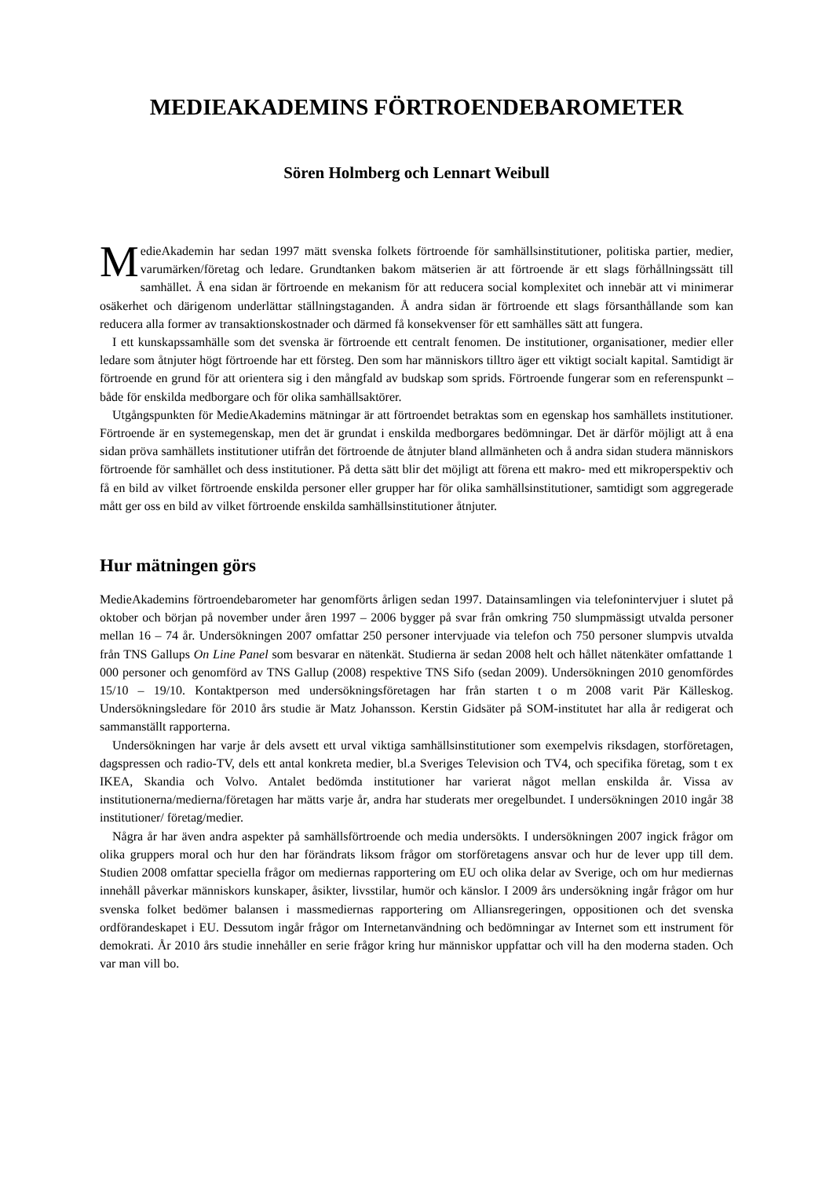MEDIEAKADEMINS FÖRTROENDEBAROMETER
Sören Holmberg och Lennart Weibull
MedieAkademin har sedan 1997 mätt svenska folkets förtroende för samhällsinstitutioner, politiska partier, medier, varumärken/företag och ledare. Grundtanken bakom mätserien är att förtroende är ett slags förhållningssätt till samhället. Å ena sidan är förtroende en mekanism för att reducera social komplexitet och innebär att vi minimerar osäkerhet och därigenom underlättar ställningstaganden. Å andra sidan är förtroende ett slags försanthållande som kan reducera alla former av transaktionskostnader och därmed få konsekvenser för ett samhälles sätt att fungera.
I ett kunskapssamhälle som det svenska är förtroende ett centralt fenomen. De institutioner, organisationer, medier eller ledare som åtnjuter högt förtroende har ett försteg. Den som har människors tilltro äger ett viktigt socialt kapital. Samtidigt är förtroende en grund för att orientera sig i den mångfald av budskap som sprids. Förtroende fungerar som en referenspunkt – både för enskilda medborgare och för olika samhällsaktörer.
Utgångspunkten för MedieAkademins mätningar är att förtroendet betraktas som en egenskap hos samhällets institutioner. Förtroende är en systemegenskap, men det är grundat i enskilda medborgares bedömningar. Det är därför möjligt att å ena sidan pröva samhällets institutioner utifrån det förtroende de åtnjuter bland allmänheten och å andra sidan studera människors förtroende för samhället och dess institutioner. På detta sätt blir det möjligt att förena ett makro- med ett mikroperspektiv och få en bild av vilket förtroende enskilda personer eller grupper har för olika samhällsinstitutioner, samtidigt som aggregerade mått ger oss en bild av vilket förtroende enskilda samhällsinstitutioner åtnjuter.
Hur mätningen görs
MedieAkademins förtroendebarometer har genomförts årligen sedan 1997. Datainsamlingen via telefonintervjuer i slutet på oktober och början på november under åren 1997 – 2006 bygger på svar från omkring 750 slumpmässigt utvalda personer mellan 16 – 74 år. Undersökningen 2007 omfattar 250 personer intervjuade via telefon och 750 personer slumpvis utvalda från TNS Gallups On Line Panel som besvarar en nätenkät. Studierna är sedan 2008 helt och hållet nätenkäter omfattande 1 000 personer och genomförd av TNS Gallup (2008) respektive TNS Sifo (sedan 2009). Undersökningen 2010 genomfördes 15/10 – 19/10. Kontaktperson med undersökningsföretagen har från starten t o m 2008 varit Pär Källeskog. Undersökningsledare för 2010 års studie är Matz Johansson. Kerstin Gidsäter på SOM-institutet har alla år redigerat och sammanställt rapporterna.
Undersökningen har varje år dels avsett ett urval viktiga samhällsinstitutioner som exempelvis riksdagen, storföretagen, dagspressen och radio-TV, dels ett antal konkreta medier, bl.a Sveriges Television och TV4, och specifika företag, som t ex IKEA, Skandia och Volvo. Antalet bedömda institutioner har varierat något mellan enskilda år. Vissa av institutionerna/medierna/företagen har mätts varje år, andra har studerats mer oregelbundet. I undersökningen 2010 ingår 38 institutioner/ företag/medier.
Några år har även andra aspekter på samhällsförtroende och media undersökts. I undersökningen 2007 ingick frågor om olika gruppers moral och hur den har förändrats liksom frågor om storföretagens ansvar och hur de lever upp till dem. Studien 2008 omfattar speciella frågor om mediernas rapportering om EU och olika delar av Sverige, och om hur mediernas innehåll påverkar människors kunskaper, åsikter, livsstilar, humör och känslor. I 2009 års undersökning ingår frågor om hur svenska folket bedömer balansen i massmediernas rapportering om Alliansregeringen, oppositionen och det svenska ordförandeskapet i EU. Dessutom ingår frågor om Internetanvändning och bedömningar av Internet som ett instrument för demokrati. År 2010 års studie innehåller en serie frågor kring hur människor uppfattar och vill ha den moderna staden. Och var man vill bo.